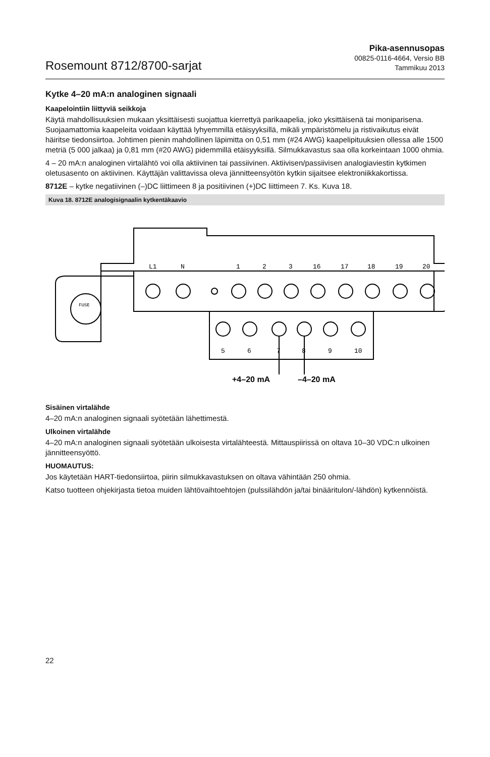Rosemount 8712/8700-sarjat
Pika-asennusopas
00825-0116-4664, Versio BB
Tammikuu 2013
Kytke 4–20 mA:n analoginen signaali
Kaapelointiin liittyviä seikkoja
Käytä mahdollisuuksien mukaan yksittäisesti suojattua kierrettyä parikaapelia, joko yksittäisenä tai moniparisena. Suojaamattomia kaapeleita voidaan käyttää lyhyemmillä etäisyyksillä, mikäli ympäristömelu ja ristivaikutus eivät häiritse tiedonsiirtoa. Johtimen pienin mahdollinen läpimitta on 0,51 mm (#24 AWG) kaapelipituuksien ollessa alle 1500 metriä (5 000 jalkaa) ja 0,81 mm (#20 AWG) pidemmillä etäisyyksillä. Silmukkavastus saa olla korkeintaan 1000 ohmia.
4 – 20 mA:n analoginen virtalähtö voi olla aktiivinen tai passiivinen. Aktiivisen/passiivisen analogiaviestin kytkimen oletusasento on aktiivinen. Käyttäjän valittavissa oleva jännitteensyötön kytkin sijaitsee elektroniikkakortissa.
8712E – kytke negatiivinen (–)DC liittimeen 8 ja positiivinen (+)DC liittimeen 7. Ks. Kuva 18.
Kuva 18. 8712E analogisignaalin kytkentäkaavio
L1
N
1
2
3
16
17
18
19
20
5
6
7
8
9
10
FUSE
+4–20 mA
–4–20 mA
Sisäinen virtalähde
4–20 mA:n analoginen signaali syötetään lähettimestä.
Ulkoinen virtalähde
4–20 mA:n analoginen signaali syötetään ulkoisesta virtalähteestä. Mittauspiirissä on oltava 10–30 VDC:n ulkoinen jännitteensyöttö.
HUOMAUTUS:
Jos käytetään HART-tiedonsiirtoa, piirin silmukkavastuksen on oltava vähintään 250 ohmia.
Katso tuotteen ohjekirjasta tietoa muiden lähtövaihtoehtojen (pulssilähdön ja/tai binääritulon/-lähdön) kytkennöistä.
22